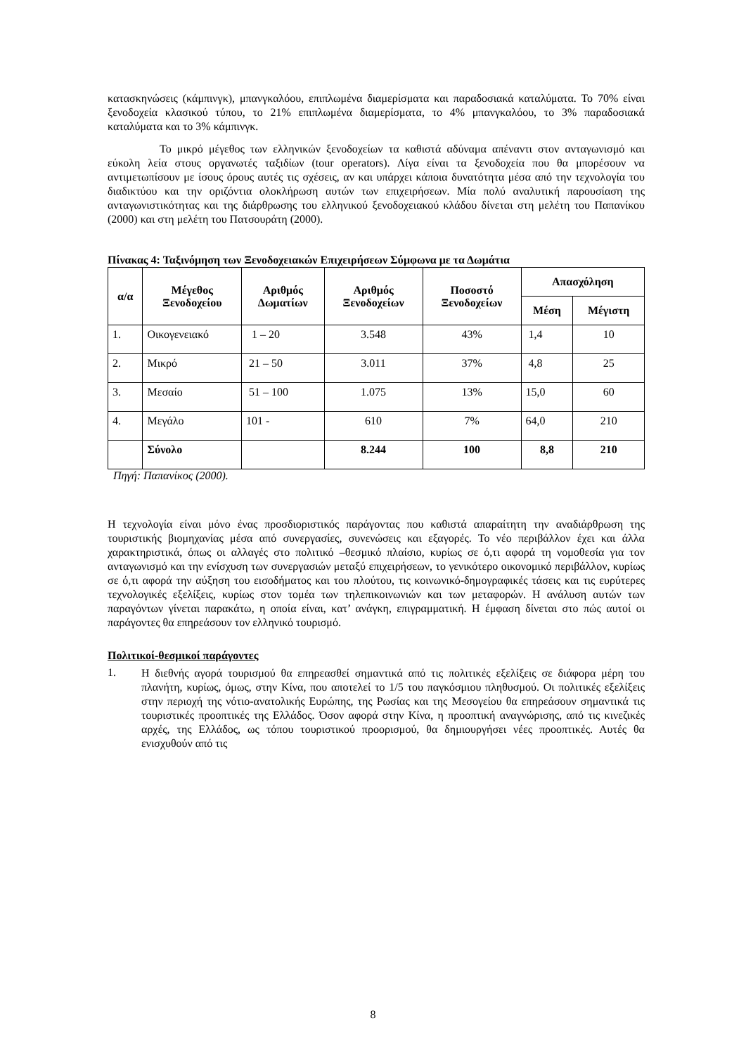κατασκηνώσεις (κάμπινγκ), μπανγκαλόου, επιπλωμένα διαμερίσματα και παραδοσιακά καταλύματα. Το 70% είναι ξενοδοχεία κλασικού τύπου, το 21% επιπλωμένα διαμερίσματα, το 4% μπανγκαλόου, το 3% παραδοσιακά καταλύματα και το 3% κάμπινγκ.
Το μικρό μέγεθος των ελληνικών ξενοδοχείων τα καθιστά αδύναμα απέναντι στον ανταγωνισμό και εύκολη λεία στους οργανωτές ταξιδίων (tour operators). Λίγα είναι τα ξενοδοχεία που θα μπορέσουν να αντιμετωπίσουν με ίσους όρους αυτές τις σχέσεις, αν και υπάρχει κάποια δυνατότητα μέσα από την τεχνολογία του διαδικτύου και την οριζόντια ολοκλήρωση αυτών των επιχειρήσεων. Μία πολύ αναλυτική παρουσίαση της ανταγωνιστικότητας και της διάρθρωσης του ελληνικού ξενοδοχειακού κλάδου δίνεται στη μελέτη του Παπανίκου (2000) και στη μελέτη του Πατσουράτη (2000).
Πίνακας 4: Ταξινόμηση των Ξενοδοχειακών Επιχειρήσεων Σύμφωνα με τα Δωμάτια
| α/α | Μέγεθος Ξενοδοχείου | Αριθμός Δωματίων | Αριθμός Ξενοδοχείων | Ποσοστό Ξενοδοχείων | Απασχόληση | |
| --- | --- | --- | --- | --- | --- | --- |
| | | | | | Μέση | Μέγιστη |
| 1. | Οικογενειακό | 1 – 20 | 3.548 | 43% | 1,4 | 10 |
| 2. | Μικρό | 21 – 50 | 3.011 | 37% | 4,8 | 25 |
| 3. | Μεσαίο | 51 – 100 | 1.075 | 13% | 15,0 | 60 |
| 4. | Μεγάλο | 101 - | 610 | 7% | 64,0 | 210 |
| | Σύνολο | | 8.244 | 100 | 8,8 | 210 |
Πηγή: Παπανίκος (2000).
Η τεχνολογία είναι μόνο ένας προσδιοριστικός παράγοντας που καθιστά απαραίτητη την αναδιάρθρωση της τουριστικής βιομηχανίας μέσα από συνεργασίες, συνενώσεις και εξαγορές. Το νέο περιβάλλον έχει και άλλα χαρακτηριστικά, όπως οι αλλαγές στο πολιτικό –θεσμικό πλαίσιο, κυρίως σε ό,τι αφορά τη νομοθεσία για τον ανταγωνισμό και την ενίσχυση των συνεργασιών μεταξύ επιχειρήσεων, το γενικότερο οικονομικό περιβάλλον, κυρίως σε ό,τι αφορά την αύξηση του εισοδήματος και του πλούτου, τις κοινωνικό-δημογραφικές τάσεις και τις ευρύτερες τεχνολογικές εξελίξεις, κυρίως στον τομέα των τηλεπικοινωνιών και των μεταφορών. Η ανάλυση αυτών των παραγόντων γίνεται παρακάτω, η οποία είναι, κατ’ ανάγκη, επιγραμματική. Η έμφαση δίνεται στο πώς αυτοί οι παράγοντες θα επηρεάσουν τον ελληνικό τουρισμό.
Πολιτικοί-θεσμικοί παράγοντες
1.
Η διεθνής αγορά τουρισμού θα επηρεασθεί σημαντικά από τις πολιτικές εξελίξεις σε διάφορα μέρη του πλανήτη, κυρίως, όμως, στην Κίνα, που αποτελεί το 1/5 του παγκόσμιου πληθυσμού. Οι πολιτικές εξελίξεις στην περιοχή της νότιο-ανατολικής Ευρώπης, της Ρωσίας και της Μεσογείου θα επηρεάσουν σημαντικά τις τουριστικές προοπτικές της Ελλάδος. Όσον αφορά στην Κίνα, η προοπτική αναγνώρισης, από τις κινεζικές αρχές, της Ελλάδος, ως τόπου τουριστικού προορισμού, θα δημιουργήσει νέες προοπτικές. Αυτές θα ενισχυθούν από τις
8